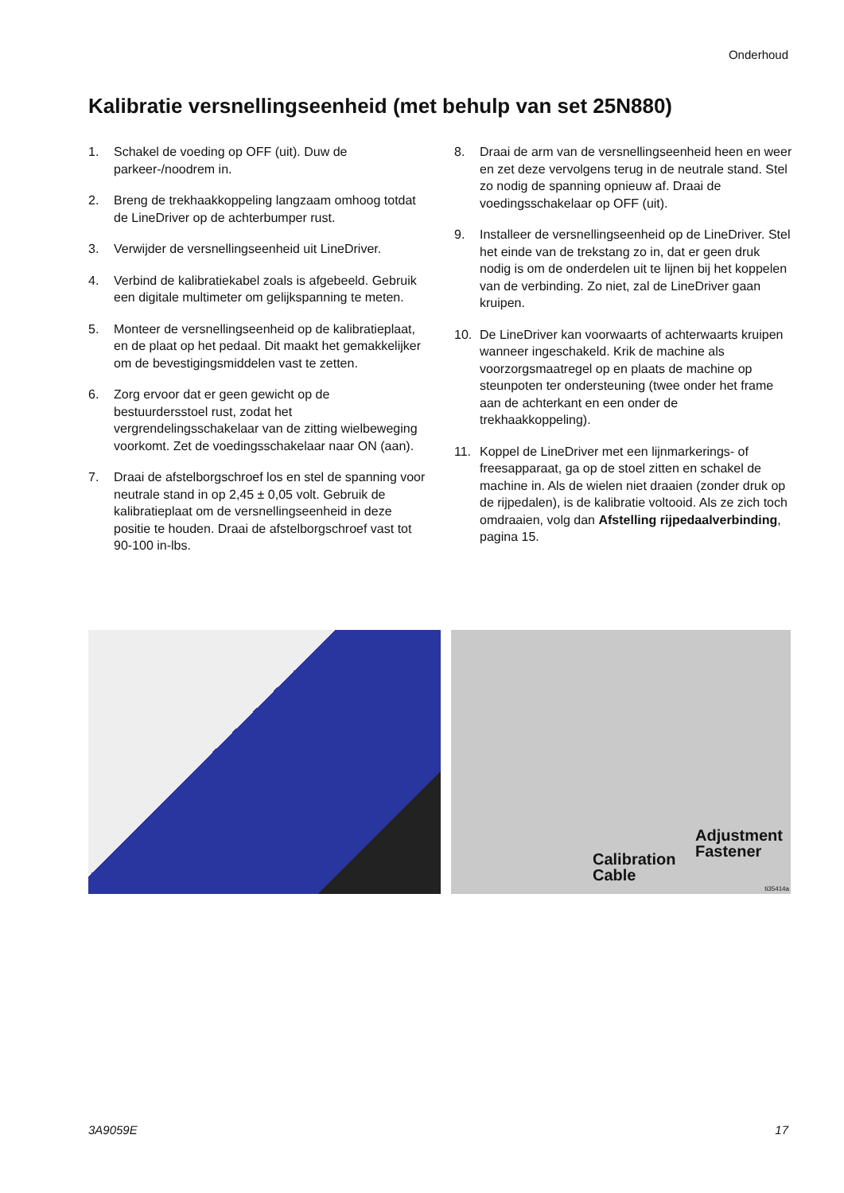Onderhoud
Kalibratie versnellingseenheid (met behulp van set 25N880)
1. Schakel de voeding op OFF (uit). Duw de parkeer-/noodrem in.
2. Breng de trekhaakkoppeling langzaam omhoog totdat de LineDriver op de achterbumper rust.
3. Verwijder de versnellingseenheid uit LineDriver.
4. Verbind de kalibratiekabel zoals is afgebeeld. Gebruik een digitale multimeter om gelijkspanning te meten.
5. Monteer de versnellingseenheid op de kalibratieplaat, en de plaat op het pedaal. Dit maakt het gemakkelijker om de bevestigingsmiddelen vast te zetten.
6. Zorg ervoor dat er geen gewicht op de bestuurdersstoel rust, zodat het vergrendelingsschakelaar van de zitting wielbeweging voorkomt. Zet de voedingsschakelaar naar ON (aan).
7. Draai de afstelborgschroef los en stel de spanning voor neutrale stand in op 2,45 ± 0,05 volt. Gebruik de kalibratieplaat om de versnellingseenheid in deze positie te houden. Draai de afstelborgschroef vast tot 90-100 in-lbs.
8. Draai de arm van de versnellingseenheid heen en weer en zet deze vervolgens terug in de neutrale stand. Stel zo nodig de spanning opnieuw af. Draai de voedingsschakelaar op OFF (uit).
9. Installeer de versnellingseenheid op de LineDriver. Stel het einde van de trekstang zo in, dat er geen druk nodig is om de onderdelen uit te lijnen bij het koppelen van de verbinding. Zo niet, zal de LineDriver gaan kruipen.
10. De LineDriver kan voorwaarts of achterwaarts kruipen wanneer ingeschakeld. Krik de machine als voorzorgsmaatregel op en plaats de machine op steunpoten ter ondersteuning (twee onder het frame aan de achterkant en een onder de trekhaakkoppeling).
11. Koppel de LineDriver met een lijnmarkerings- of freesapparaat, ga op de stoel zitten en schakel de machine in. Als de wielen niet draaien (zonder druk op de rijpedalen), is de kalibratie voltooid. Als ze zich toch omdraaien, volg dan Afstelling rijpedaalverbinding, pagina 15.
Adjustment
Fastener
Calibration
Cable
ti35414a
3A9059E 17